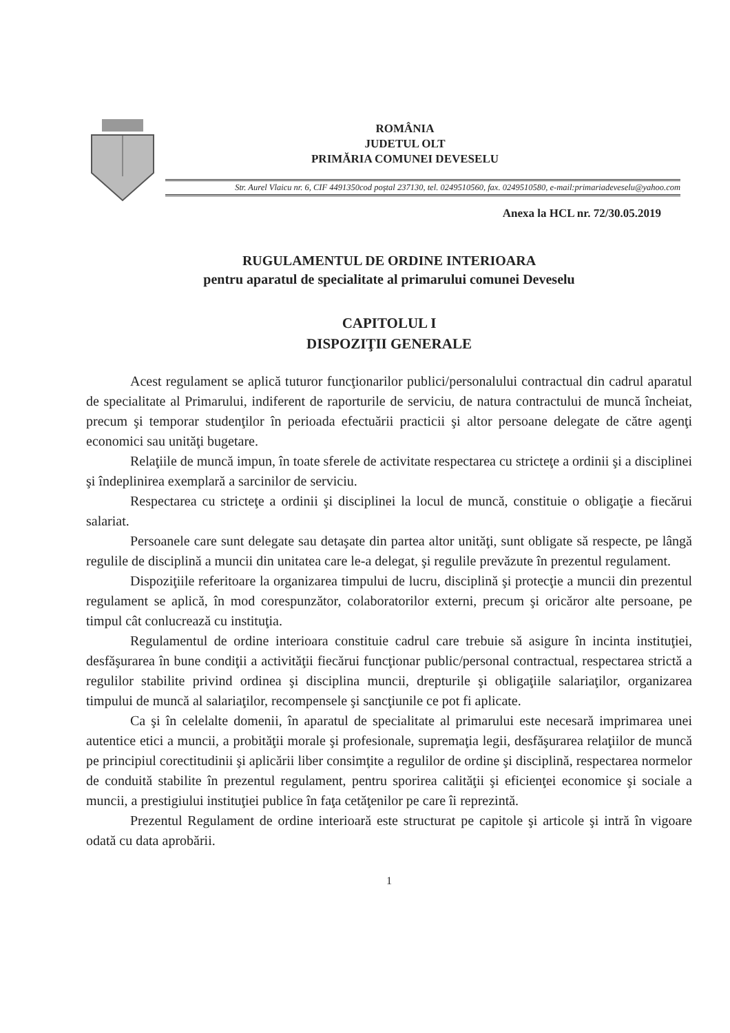ROMÂNIA
JUDETUL OLT
PRIMĂRIA COMUNEI DEVESELU
Str. Aurel Vlaicu nr. 6, CIF 4491350cod poştal 237130, tel. 0249510560, fax. 0249510580, e-mail:primariadeveselu@yahoo.com
Anexa la HCL nr. 72/30.05.2019
RUGULAMENTUL DE ORDINE INTERIOARA
pentru aparatul de specialitate al primarului comunei Deveselu
CAPITOLUL I
DISPOZIŢII GENERALE
Acest regulament se aplică tuturor funcţionarilor publici/personalului contractual din cadrul aparatul de specialitate al Primarului, indiferent de raporturile de serviciu, de natura contractului de muncă încheiat, precum şi temporar studenţilor în perioada efectuării practicii şi altor persoane delegate de către agenţi economici sau unităţi bugetare.
Relaţiile de muncă impun, în toate sferele de activitate respectarea cu stricteţe a ordinii şi a disciplinei şi îndeplinirea exemplară a sarcinilor de serviciu.
Respectarea cu stricteţe a ordinii şi disciplinei la locul de muncă, constituie o obligaţie a fiecărui salariat.
Persoanele care sunt delegate sau detaşate din partea altor unităţi, sunt obligate să respecte, pe lângă regulile de disciplină a muncii din unitatea care le-a delegat, şi regulile prevăzute în prezentul regulament.
Dispoziţiile referitoare la organizarea timpului de lucru, disciplină şi protecţie a muncii din prezentul regulament se aplică, în mod corespunzător, colaboratorilor externi, precum şi oricăror alte persoane, pe timpul cât conlucrează cu instituţia.
Regulamentul de ordine interioara constituie cadrul care trebuie să asigure în incinta instituţiei, desfăşurarea în bune condiţii a activităţii fiecărui funcţionar public/personal contractual, respectarea strictă a regulilor stabilite privind ordinea şi disciplina muncii, drepturile şi obligaţiile salariaţilor, organizarea timpului de muncă al salariaţilor, recompensele şi sancţiunile ce pot fi aplicate.
Ca şi în celelalte domenii, în aparatul de specialitate al primarului este necesară imprimarea unei autentice etici a muncii, a probităţii morale şi profesionale, supremaţia legii, desfăşurarea relaţiilor de muncă pe principiul corectitudinii şi aplicării liber consimţite a regulilor de ordine şi disciplină, respectarea normelor de conduită stabilite în prezentul regulament, pentru sporirea calităţii şi eficienţei economice şi sociale a muncii, a prestigiului instituţiei publice în faţa cetăţenilor pe care îi reprezintă.
Prezentul Regulament de ordine interioară este structurat pe capitole şi articole şi intră în vigoare odată cu data aprobării.
1